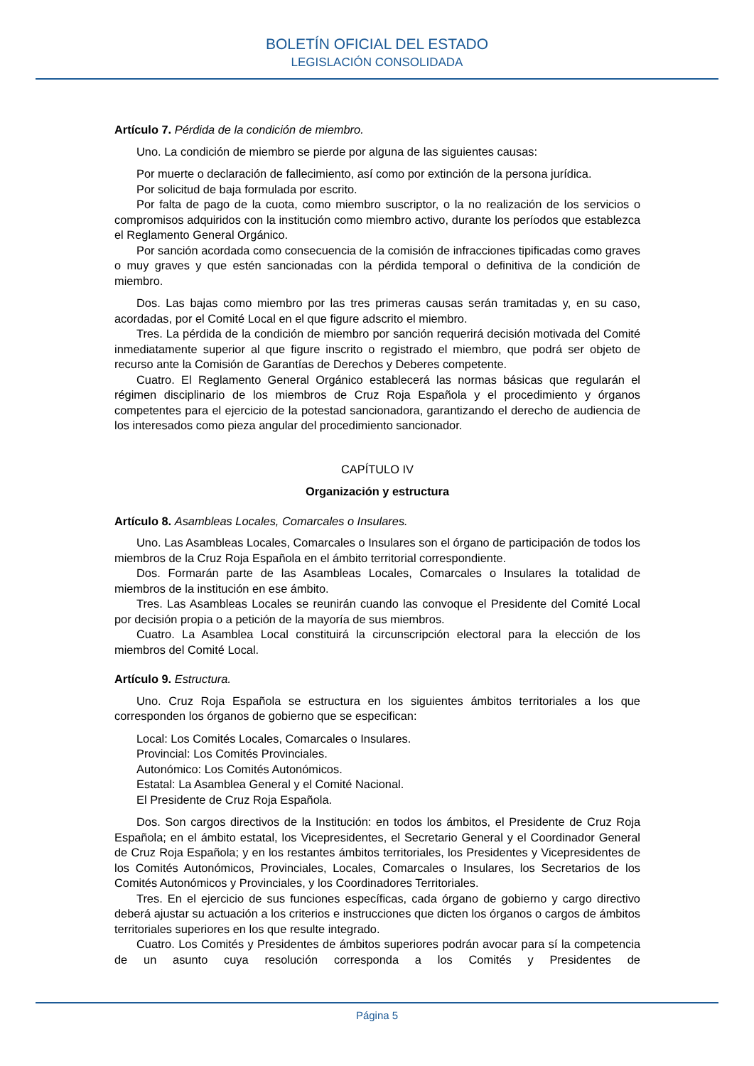BOLETÍN OFICIAL DEL ESTADO
LEGISLACIÓN CONSOLIDADA
Artículo 7. Pérdida de la condición de miembro.
Uno. La condición de miembro se pierde por alguna de las siguientes causas:
Por muerte o declaración de fallecimiento, así como por extinción de la persona jurídica.
Por solicitud de baja formulada por escrito.
Por falta de pago de la cuota, como miembro suscriptor, o la no realización de los servicios o compromisos adquiridos con la institución como miembro activo, durante los períodos que establezca el Reglamento General Orgánico.
Por sanción acordada como consecuencia de la comisión de infracciones tipificadas como graves o muy graves y que estén sancionadas con la pérdida temporal o definitiva de la condición de miembro.
Dos. Las bajas como miembro por las tres primeras causas serán tramitadas y, en su caso, acordadas, por el Comité Local en el que figure adscrito el miembro.
Tres. La pérdida de la condición de miembro por sanción requerirá decisión motivada del Comité inmediatamente superior al que figure inscrito o registrado el miembro, que podrá ser objeto de recurso ante la Comisión de Garantías de Derechos y Deberes competente.
Cuatro. El Reglamento General Orgánico establecerá las normas básicas que regularán el régimen disciplinario de los miembros de Cruz Roja Española y el procedimiento y órganos competentes para el ejercicio de la potestad sancionadora, garantizando el derecho de audiencia de los interesados como pieza angular del procedimiento sancionador.
CAPÍTULO IV
Organización y estructura
Artículo 8. Asambleas Locales, Comarcales o Insulares.
Uno. Las Asambleas Locales, Comarcales o Insulares son el órgano de participación de todos los miembros de la Cruz Roja Española en el ámbito territorial correspondiente.
Dos. Formarán parte de las Asambleas Locales, Comarcales o Insulares la totalidad de miembros de la institución en ese ámbito.
Tres. Las Asambleas Locales se reunirán cuando las convoque el Presidente del Comité Local por decisión propia o a petición de la mayoría de sus miembros.
Cuatro. La Asamblea Local constituirá la circunscripción electoral para la elección de los miembros del Comité Local.
Artículo 9. Estructura.
Uno. Cruz Roja Española se estructura en los siguientes ámbitos territoriales a los que corresponden los órganos de gobierno que se especifican:
Local: Los Comités Locales, Comarcales o Insulares.
Provincial: Los Comités Provinciales.
Autonómico: Los Comités Autonómicos.
Estatal: La Asamblea General y el Comité Nacional.
El Presidente de Cruz Roja Española.
Dos. Son cargos directivos de la Institución: en todos los ámbitos, el Presidente de Cruz Roja Española; en el ámbito estatal, los Vicepresidentes, el Secretario General y el Coordinador General de Cruz Roja Española; y en los restantes ámbitos territoriales, los Presidentes y Vicepresidentes de los Comités Autonómicos, Provinciales, Locales, Comarcales o Insulares, los Secretarios de los Comités Autonómicos y Provinciales, y los Coordinadores Territoriales.
Tres. En el ejercicio de sus funciones específicas, cada órgano de gobierno y cargo directivo deberá ajustar su actuación a los criterios e instrucciones que dicten los órganos o cargos de ámbitos territoriales superiores en los que resulte integrado.
Cuatro. Los Comités y Presidentes de ámbitos superiores podrán avocar para sí la competencia de un asunto cuya resolución corresponda a los Comités y Presidentes de
Página 5